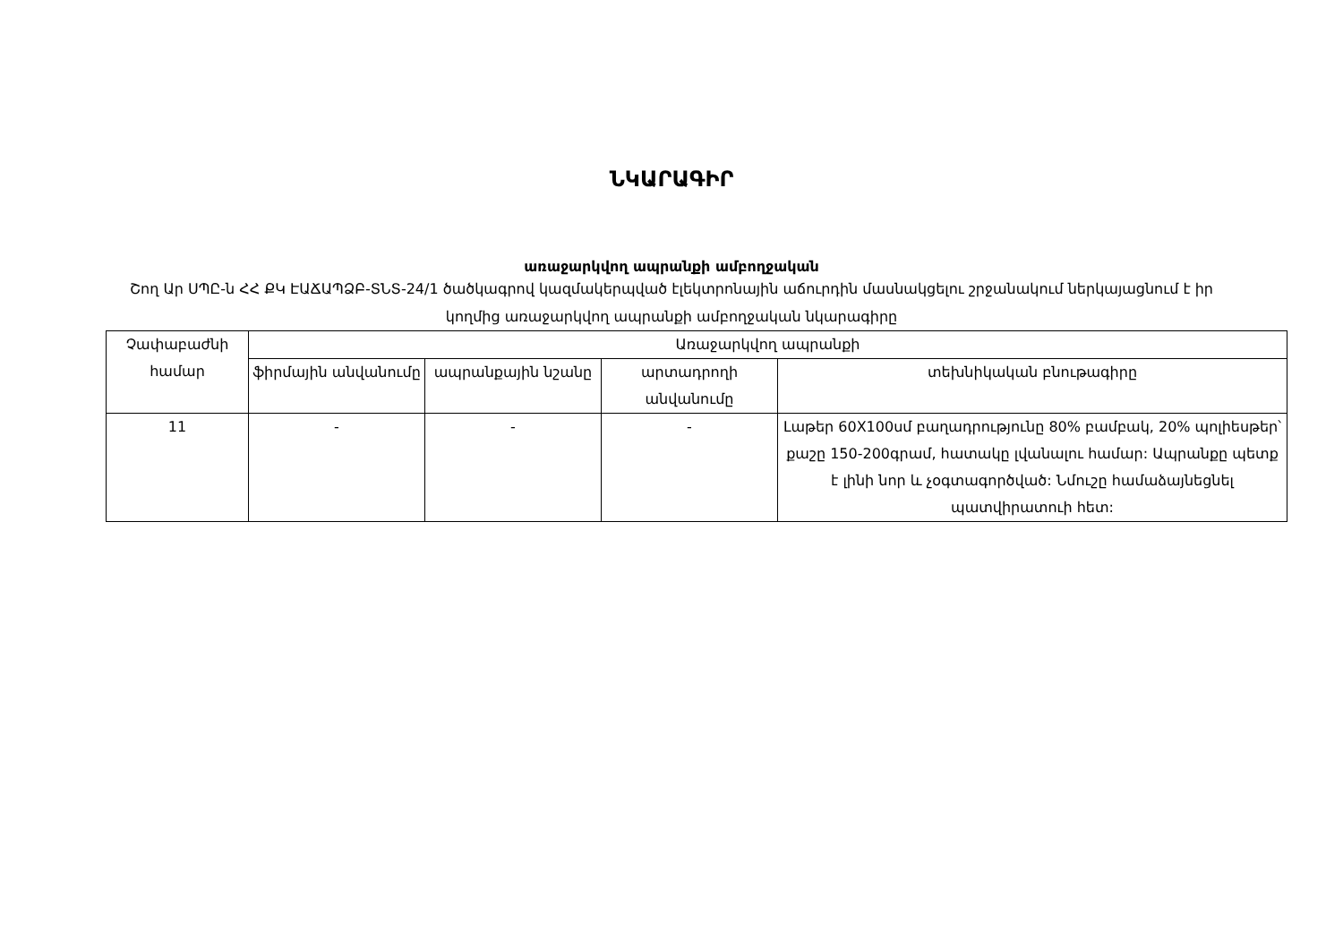ՆԿԱՐԱԳԻՐ
առաջարկվող ապրանքի ամբողջական
Շող Ար ՍՊԸ-ն ՀՀ ՔԿ ԷԱՃԱՊՁԲ-ՏՆՏ-24/1 ծածկագրով կազմակերպված էլեկտրոնային աճուրդին մասնակցելու շրջանակում ներկայացնում է իր կողմից առաջարկվող ապրանքի ամբողջական նկարագիրը
| Չափաբաժնի համար | Առաջարկվող ապրանքի | | | |
| --- | --- | --- | --- | --- |
| | ֆիրմային անվանումը | ապրանքային նշանը | արտադրողի անվանումը | տեխնիկական բնութագիրը |
| 11 | - | - | - | Լաթեր 60X100սմ բաղադրությունը 80% բամբակ, 20% պոլիեսթեր՝ քաշը 150-200գրամ, հատակը լվանալու համար: Ապրանքը պետք է լինի նոր և չօգտագործված: Նմուշը համաձայնեցնել պատվիրատուի հետ: |